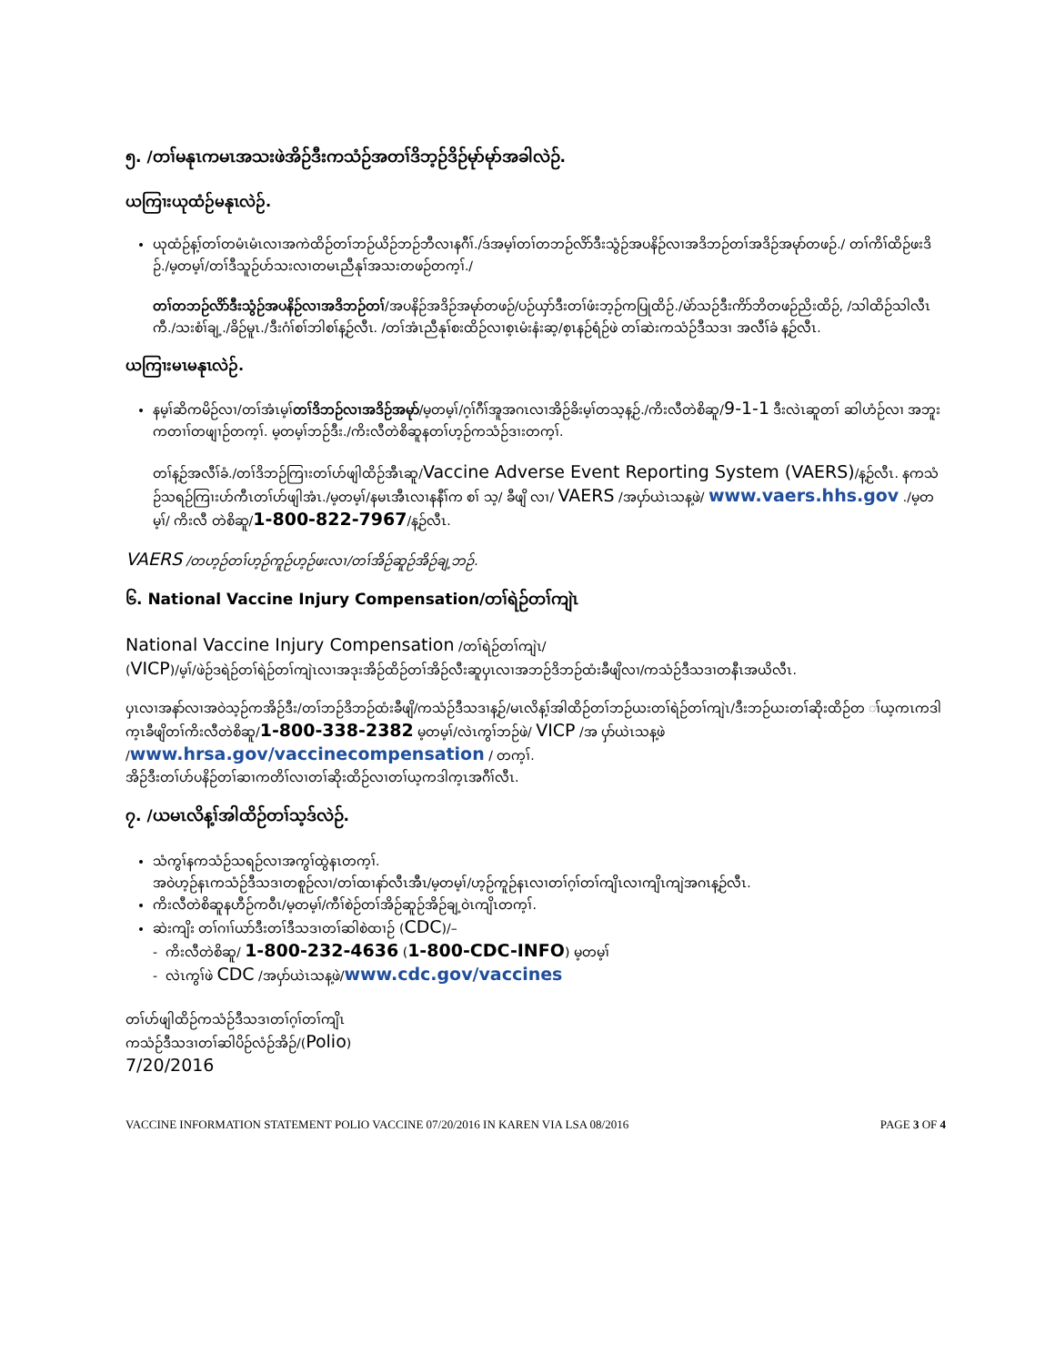၅. /တၢ်မနုၤကမၤအသးဖဲအိဉ်ဒီးကသံဉ်အတၢ်ဒိဘ့ဉ်ဒိဉ်မုာ်မုာ်အခါလဲဉ်.
ယကြၢးယုထံဉ်မနုၤလဲဉ်.
ယုထံဉ်န့ၢ်တၢ်တမံၤမံၤလၢအကဲထိဉ်တၢ်ဘဉ်ယိဉ်ဘဉ်ဘီလၢနဂီၢ်./ဒ်အမ့ၢ်တၢ်တဘဉ်လိာ်ဒီးသွံဉ်အပနိဉ်လၢအဒိဘဉ်တၢ်အဒိဉ်အမုာ်တဖဉ်./ တၢ်ကိၢ်ထိဉ်ဖးဒိဉ်./မ့တမ့ၢ်/တၢ်ဒီသူဉ်ဟ်သးလၢတမၤညီနုၢ်အသးတဖဉ်တက့ၢ်./
တၢ်တဘဉ်လိာ်ဒီးသွံဉ်အပနိဉ်လၢအဒိဘဉ်တၢ်/အပနိဉ်အဒိဉ်အမုာ်တဖဉ်/ပဉ်ယှာ်ဒီးတၢ်ဖံးဘ့ဉ်ကပြုထိဉ်./မဲာ်သဉ်ဒီးကိာ်ဘိတဖဉ်ညိးထိဉ်, /သါထိဉ်သါလီၤကီ./သးစံၢ်ချ့./ခိဉ်မူၤ./ဒီးဂံၢ်စၢ်ဘါစၢ်န့ဉ်လီၤ. /တၢ်အံၤညီနုၢ်စးထိဉ်လၢစ့ၤမံးနံးဆ့/စ့ၤနဉ်ရံဉ်ဖဲ တၢ်ဆဲးကသံဉ်ဒီသဒၢ အလီၢ်ခံ န့ဉ်လီၤ.
ယကြၢးမၤမနုၤလဲဉ်.
နမ့ၢ်ဆိကမိဉ်လၢ/တၢ်အံၤမ့ၢ်တၢ်ဒိဘဉ်လၢအဒိဉ်အမုာ်/မ့တမ့ၢ်/ဂ့ၢ်ဂီၢ်အူအဂၤလၢအိဉ်ခိးမ့ၢ်တသ့န့ဉ်./ကိးလီတဲစိဆူ/9-1-1 ဒီးလဲၤဆူတၢ် ဆါဟံဉ်လၢ အဘူးကတၢၢ်တဖျၢဉ်တက့ၢ်. မ့တမ့ၢ်ဘဉ်ဒီး./ကိးလီတဲစိဆူနတၢ်ဟ့ဉ်ကသံဉ်ဒၢးတက့ၢ်.
တၢ်န့ဉ်အလီၢ်ခံ./တၢ်ဒိဘဉ်ကြၢးတၢ်ဟ်ဖျါထိဉ်အီၤဆူ/Vaccine Adverse Event Reporting System (VAERS)/န့ဉ်လီၤ. နကသံဉ်သရဉ်ကြၢးဟ်ကီၤတၢ်ဟ်ဖျါအံၤ./မ့တမ့ၢ်/နမၤအီၤလၢနနီၢ်က စၢ် သ့/ ခီဖျိ လၢ/ VAERS /အပှာ်ယဲၤသန့ဖဲ/ www.vaers.hhs.gov ./မ့တမ့ၢ်/ ကိးလီ တဲစိဆူ/1-800-822-7967/န့ဉ်လီၤ.
VAERS /တဟ့ဉ်တၢ်ဟ့ဉ်ကူဉ်ဟ့ဉ်ဖးလၢ/တၢ်အိဉ်ဆူဉ်အိဉ်ချ့ဘဉ်.
၆. National Vaccine Injury Compensation/တၢ်ရဲဉ်တၢ်ကျဲၤ
National Vaccine Injury Compensation /တၢ်ရဲဉ်တၢ်ကျဲၤ/
(VICP)/မ့ၢ်/ဖဲဉ်ဒရဲဉ်တၢ်ရဲဉ်တၢ်ကျဲၤလၢအဒုးအိဉ်ထိဉ်တၢ်အိဉ်လီးဆူပှၤလၢအဘဉ်ဒိဘဉ်ထံးခီဖျိလၢ/ကသံဉ်ဒီသဒၢတနီၤအယိလီၤ.
ပှၤလၢအနာ်လၢအဝဲသ့ဉ်ကအိဉ်ဒီး/တၢ်ဘဉ်ဒိဘဉ်ထံးခီဖျိ/ကသံဉ်ဒီသဒၢန့ဉ်/မၤလိန့ၢ်အါထိဉ်တၢ်ဘဉ်ယးတၢ်ရဲဉ်တၢ်ကျဲၤ/ဒီးဘဉ်ယးတၢ်ဆိုးထိဉ်တ ၢ်ယ့ကၤကဒါက့ၤခီဖျိတၢ်ကိးလီတဲစိဆူ/1-800-338-2382 မ့တမ့ၢ်/လဲၤကွၢ်ဘဉ်ဖဲ/ VICP /အ ပှာ်ယဲၤသန့ဖဲ
/www.hrsa.gov/vaccinecompensation / တက့ၢ်.
အိဉ်ဒီးတၢ်ဟ်ပနိဉ်တၢ်ဆၢကတိၢ်လၢတၢ်ဆိုးထိဉ်လၢတၢ်ယ့ကဒါက့ၤအဂီၢ်လီၤ.
၇. /ယမၤလိန့ၢ်အါထိဉ်တၢ်သ့ဒ်လဲဉ်.
သံကွၢ်နကသံဉ်သရဉ်လၢအကွၢ်ထွဲနၤတက့ၢ်.
အဝဲဟ့ဉ်နၤကသံဉ်ဒီသဒၢတစူဉ်လၢ/တၢ်ထၢနာ်လီၤအီၤ/မ့တမ့ၢ်/ဟ့ဉ်ကူဉ်နၤလၢတၢ်ဂ့ၢ်တၢ်ကျိၤလၢကျိၤကျဲအဂၤန့ဉ်လီၤ.
ကိးလီတဲစိဆူနဟီဉ်ကဝီၤ/မ့တမ့ၢ်/ကီၢ်စဲဉ်တၢ်အိဉ်ဆူဉ်အိဉ်ချ့ဝဲၤကျိၤတက့ၢ်.
ဆဲးကျိး တၢ်ဂၢၢ်ယာ်ဒီးတၢ်ဒီသဒၢတၢ်ဆါစဲထၢဉ် (CDC)/–
- ကိးလီတဲစိဆူ/ 1-800-232-4636 (1-800-CDC-INFO) မ့တမ့ၢ်
- လဲၤကွၢ်ဖဲ CDC /အပှာ်ယဲၤသန့ဖဲ/www.cdc.gov/vaccines
တၢ်ဟ်ဖျါထိဉ်ကသံဉ်ဒီသဒၢတၢ်ဂ့ၢ်တၢ်ကျိၤ
ကသံဉ်ဒီသဒၢတၢ်ဆါပိဉ်လံဉ်အိဉ်/(Polio)
7/20/2016
VACCINE INFORMATION STATEMENT POLIO VACCINE 07/20/2016 IN KAREN VIA LSA 08/2016 PAGE 3 OF 4